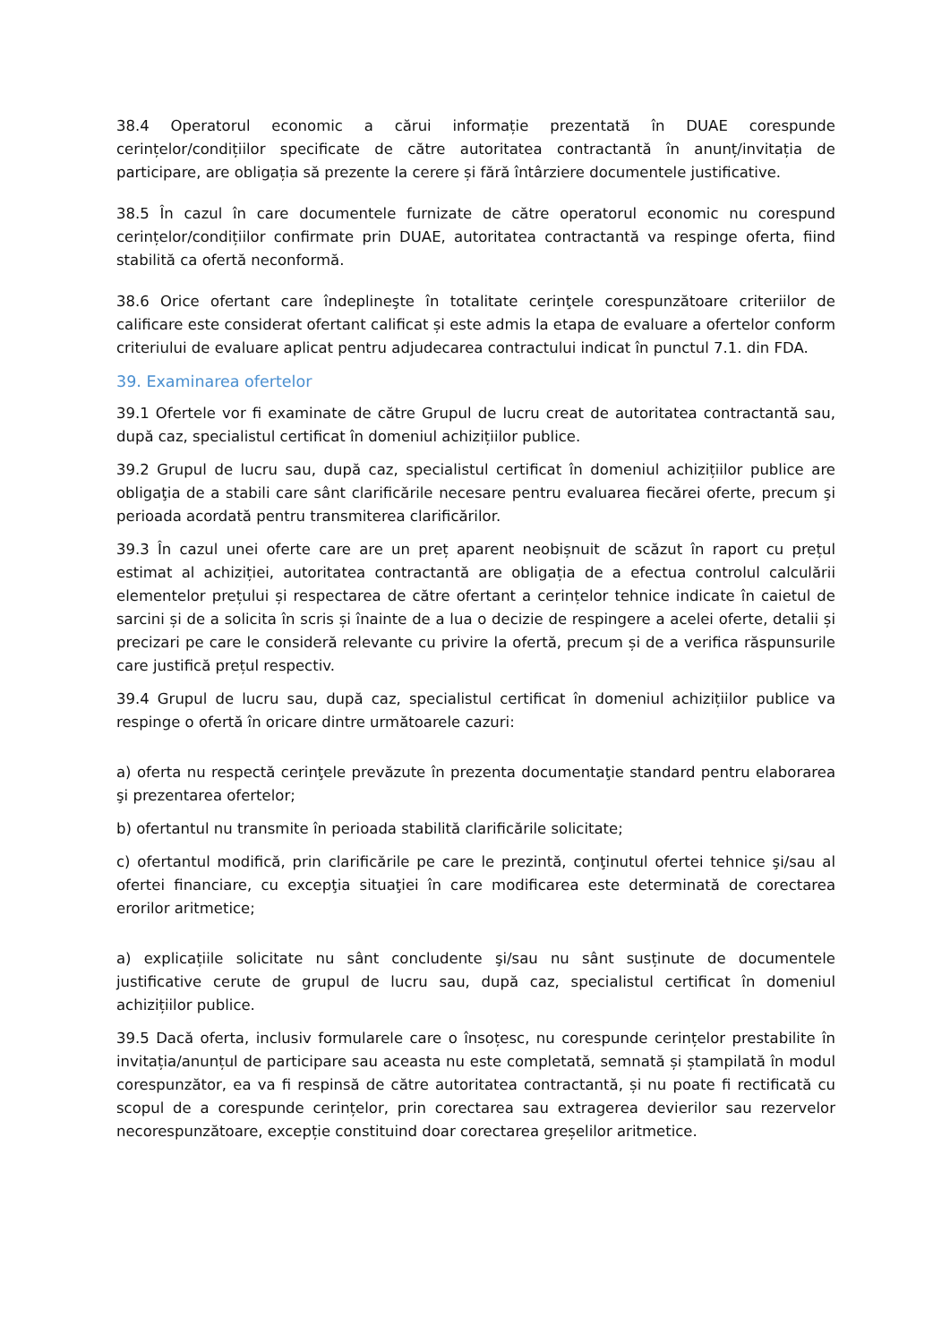38.4 Operatorul economic a cărui informație prezentată în DUAE corespunde cerințelor/condițiilor specificate de către autoritatea contractantă în anunț/invitația de participare, are obligația să prezente la cerere și fără întârziere documentele justificative.
38.5 În cazul în care documentele furnizate de către operatorul economic nu corespund cerințelor/condițiilor confirmate prin DUAE, autoritatea contractantă va respinge oferta, fiind stabilită ca ofertă neconformă.
38.6 Orice ofertant care îndeplineşte în totalitate cerinţele corespunzătoare criteriilor de calificare este considerat ofertant calificat și este admis la etapa de evaluare a ofertelor conform criteriului de evaluare aplicat pentru adjudecarea contractului indicat în punctul 7.1. din FDA.
39. Examinarea ofertelor
39.1 Ofertele vor fi examinate de către Grupul de lucru creat de autoritatea contractantă sau, după caz, specialistul certificat în domeniul achizițiilor publice.
39.2 Grupul de lucru sau, după caz, specialistul certificat în domeniul achizițiilor publice are obligaţia de a stabili care sânt clarificările necesare pentru evaluarea fiecărei oferte, precum şi perioada acordată pentru transmiterea clarificărilor.
39.3 În cazul unei oferte care are un preț aparent neobișnuit de scăzut în raport cu prețul estimat al achiziției, autoritatea contractantă are obligația de a efectua controlul calculării elementelor prețului și respectarea de către ofertant a cerințelor tehnice indicate în caietul de sarcini și de a solicita în scris și înainte de a lua o decizie de respingere a acelei oferte, detalii și precizari pe care le consideră relevante cu privire la ofertă, precum și de a verifica răspunsurile care justifică prețul respectiv.
39.4 Grupul de lucru sau, după caz, specialistul certificat în domeniul achizițiilor publice va respinge o ofertă în oricare dintre următoarele cazuri:
a) oferta nu respectă cerinţele prevăzute în prezenta documentaţie standard pentru elaborarea şi prezentarea ofertelor;
b) ofertantul nu transmite în perioada stabilită clarificările solicitate;
c) ofertantul modifică, prin clarificările pe care le prezintă, conţinutul ofertei tehnice şi/sau al ofertei financiare, cu excepţia situaţiei în care modificarea este determinată de corectarea erorilor aritmetice;
a) explicațiile solicitate nu sânt concludente şi/sau nu sânt susținute de documentele justificative cerute de grupul de lucru sau, după caz, specialistul certificat în domeniul achizițiilor publice.
39.5 Dacă oferta, inclusiv formularele care o însoțesc, nu corespunde cerințelor prestabilite în invitația/anunțul de participare sau aceasta nu este completată, semnată și ștampilată în modul corespunzător, ea va fi respinsă de către autoritatea contractantă, și nu poate fi rectificată cu scopul de a corespunde cerințelor, prin corectarea sau extragerea devierilor sau rezervelor necorespunzătoare, excepție constituind doar corectarea greșelilor aritmetice.